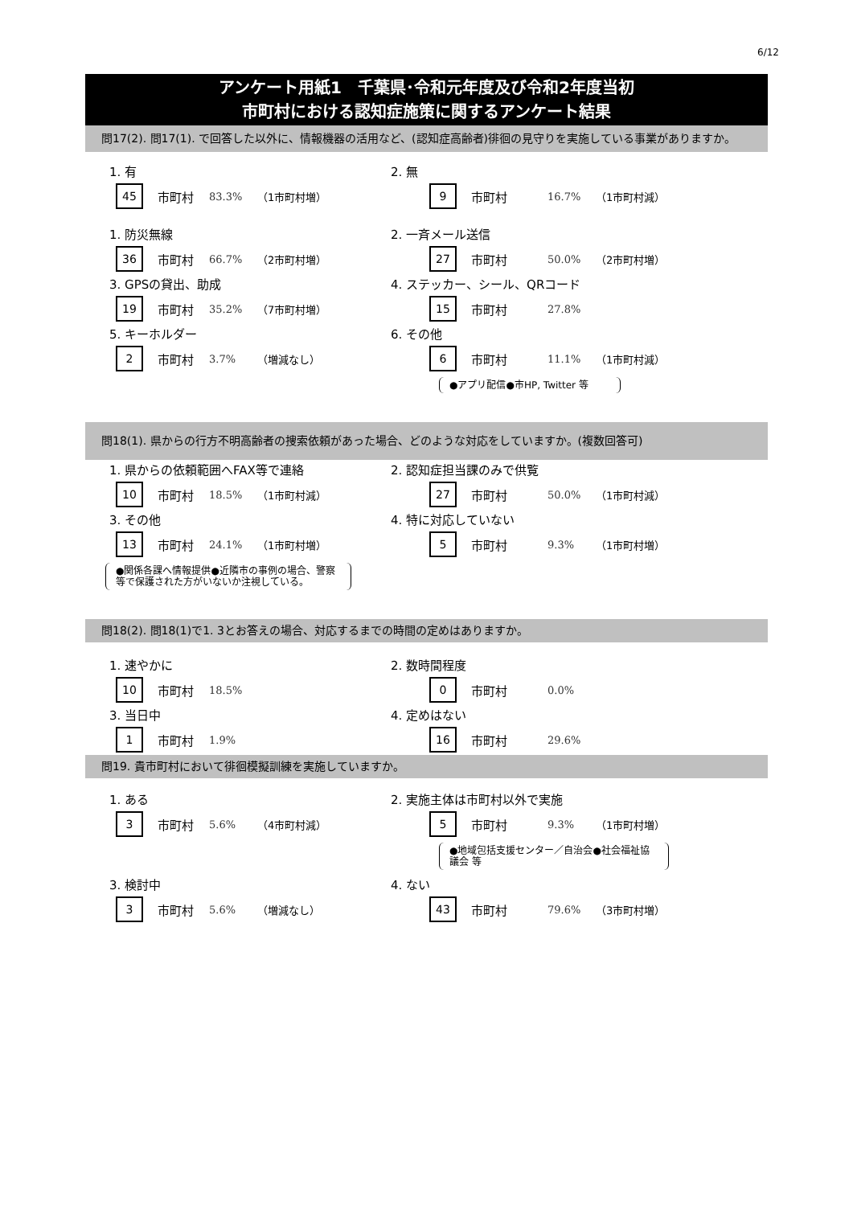6/12
アンケート用紙1　千葉県･令和元年度及び令和2年度当初
市町村における認知症施策に関するアンケート結果
問17(2). 問17(1). で回答した以外に、情報機器の活用など、(認知症高齢者)徘徊の見守りを実施している事業がありますか。
1. 有
45
市町村
83.3% （1市町村増）
2. 無
9
市町村
16.7% （1市町村減）
1. 防災無線
36
市町村
66.7% （2市町村増）
2. 一斉メール送信
27
市町村
50.0% （2市町村増）
3. GPSの貸出、助成
19
市町村
35.2% （7市町村増）
4. ステッカー、シール、QRコード
15
市町村
27.8%
5. キーホルダー
2
市町村
3.7% （増減なし）
6. その他
6
市町村
11.1% （1市町村減）
●アプリ配信●市HP, Twitter 等
問18(1). 県からの行方不明高齢者の捜索依頼があった場合、どのような対応をしていますか。(複数回答可)
1. 県からの依頼範囲へFAX等で連絡
10
市町村
18.5% （1市町村減）
2. 認知症担当課のみで供覧
27
市町村
50.0% （1市町村減）
3. その他
13
市町村
24.1% （1市町村増）
●関係各課へ情報提供●近隣市の事例の場合、警察等で保護された方がいないか注視している。
4. 特に対応していない
5
市町村
9.3% （1市町村増）
問18(2). 問18(1)で1. 3とお答えの場合、対応するまでの時間の定めはありますか。
1. 速やかに
10
市町村
18.5%
2. 数時間程度
0
市町村
0.0%
3. 当日中
1
市町村
1.9%
4. 定めはない
16
市町村
29.6%
問19. 貴市町村において徘徊模擬訓練を実施していますか。
1. ある
3
市町村
5.6% （4市町村減）
2. 実施主体は市町村以外で実施
5
市町村
9.3% （1市町村増）
●地域包括支援センター／自治会●社会福祉協議会 等
3. 検討中
3
市町村
5.6% （増減なし）
4. ない
43
市町村
79.6% （3市町村増）